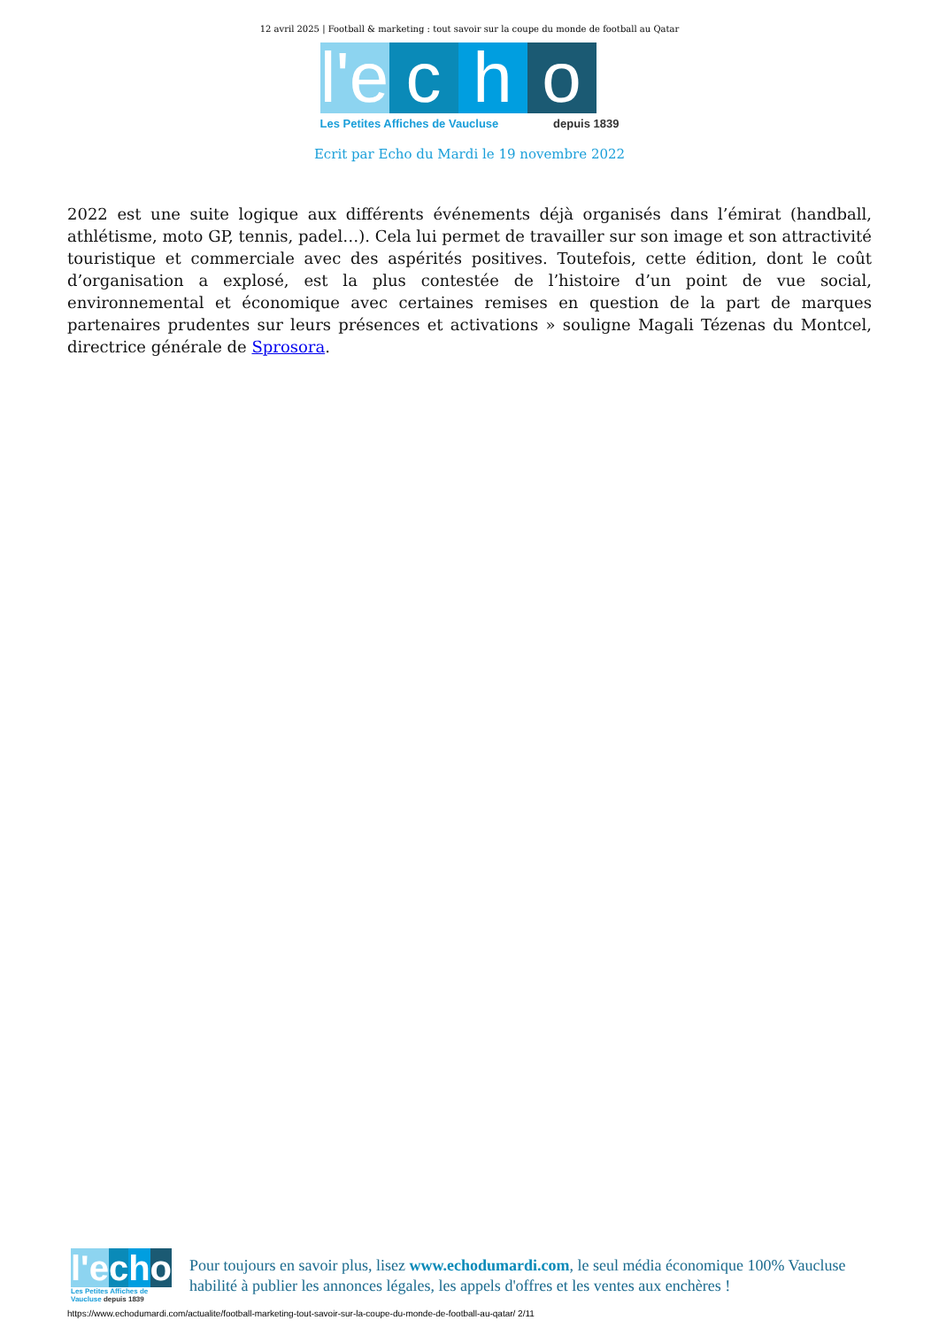12 avril 2025 | Football & marketing : tout savoir sur la coupe du monde de football au Qatar
l'e
c
h
o
Les Petites Affiches de Vaucluse depuis 1839
Ecrit par Echo du Mardi le 19 novembre 2022
2022 est une suite logique aux différents événements déjà organisés dans l’émirat (handball, athlétisme, moto GP, tennis, padel…). Cela lui permet de travailler sur son image et son attractivité touristique et commerciale avec des aspérités positives. Toutefois, cette édition, dont le coût d’organisation a explosé, est la plus contestée de l’histoire d’un point de vue social, environnemental et économique avec certaines remises en question de la part de marques partenaires prudentes sur leurs présences et activations » souligne Magali Tézenas du Montcel, directrice générale de Sprosora.
l'e c h o
Les Petites Affiches de Vaucluse depuis 1839
Pour toujours en savoir plus, lisez www.echodumardi.com, le seul média économique 100% Vaucluse habilité à publier les annonces légales, les appels d'offres et les ventes aux enchères !
https://www.echodumardi.com/actualite/football-marketing-tout-savoir-sur-la-coupe-du-monde-de-football-au-qatar/ 2/11